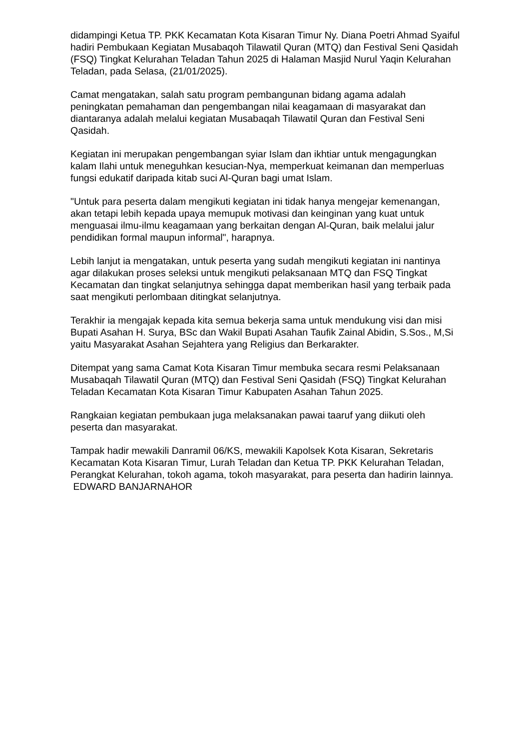didampingi Ketua TP. PKK Kecamatan Kota Kisaran Timur Ny. Diana Poetri Ahmad Syaiful hadiri Pembukaan Kegiatan Musabaqoh Tilawatil Quran (MTQ) dan Festival Seni Qasidah (FSQ) Tingkat Kelurahan Teladan Tahun 2025 di Halaman Masjid Nurul Yaqin Kelurahan Teladan, pada Selasa, (21/01/2025).
Camat mengatakan, salah satu program pembangunan bidang agama adalah peningkatan pemahaman dan pengembangan nilai keagamaan di masyarakat dan diantaranya adalah melalui kegiatan Musabaqah Tilawatil Quran dan Festival Seni Qasidah.
Kegiatan ini merupakan pengembangan syiar Islam dan ikhtiar untuk mengagungkan kalam Ilahi untuk meneguhkan kesucian-Nya, memperkuat keimanan dan memperluas fungsi edukatif daripada kitab suci Al-Quran bagi umat Islam.
"Untuk para peserta dalam mengikuti kegiatan ini tidak hanya mengejar kemenangan, akan tetapi lebih kepada upaya memupuk motivasi dan keinginan yang kuat untuk menguasai ilmu-ilmu keagamaan yang berkaitan dengan Al-Quran, baik melalui jalur pendidikan formal maupun informal", harapnya.
Lebih lanjut ia mengatakan, untuk peserta yang sudah mengikuti kegiatan ini nantinya agar dilakukan proses seleksi untuk mengikuti pelaksanaan MTQ dan FSQ Tingkat Kecamatan dan tingkat selanjutnya sehingga dapat memberikan hasil yang terbaik pada saat mengikuti perlombaan ditingkat selanjutnya.
Terakhir ia mengajak kepada kita semua bekerja sama untuk mendukung visi dan misi Bupati Asahan H. Surya, BSc dan Wakil Bupati Asahan Taufik Zainal Abidin, S.Sos., M,Si yaitu Masyarakat Asahan Sejahtera yang Religius dan Berkarakter.
Ditempat yang sama Camat Kota Kisaran Timur membuka secara resmi Pelaksanaan Musabaqah Tilawatil Quran (MTQ) dan Festival Seni Qasidah (FSQ) Tingkat Kelurahan Teladan Kecamatan Kota Kisaran Timur Kabupaten Asahan Tahun 2025.
Rangkaian kegiatan pembukaan juga melaksanakan pawai taaruf yang diikuti oleh peserta dan masyarakat.
Tampak hadir mewakili Danramil 06/KS, mewakili Kapolsek Kota Kisaran, Sekretaris Kecamatan Kota Kisaran Timur, Lurah Teladan dan Ketua TP. PKK Kelurahan Teladan, Perangkat Kelurahan, tokoh agama, tokoh masyarakat, para peserta dan hadirin lainnya. EDWARD BANJARNAHOR